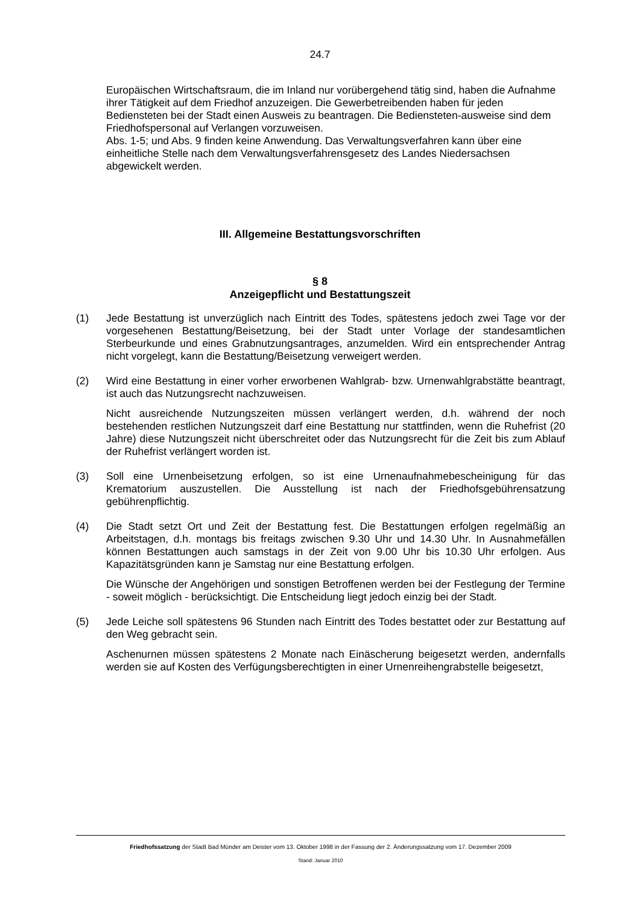24.7
Europäischen Wirtschaftsraum, die im Inland nur vorübergehend tätig sind, haben die Aufnahme ihrer Tätigkeit auf dem Friedhof anzuzeigen. Die Gewerbetreibenden haben für jeden Bediensteten bei der Stadt einen Ausweis zu beantragen. Die Bediensteten-ausweise sind dem Friedhofspersonal auf Verlangen vorzuweisen.
Abs. 1-5; und Abs. 9 finden keine Anwendung. Das Verwaltungsverfahren kann über eine einheitliche Stelle nach dem Verwaltungsverfahrensgesetz des Landes Niedersachsen abgewickelt werden.
III. Allgemeine Bestattungsvorschriften
§ 8
Anzeigepflicht und Bestattungszeit
(1) Jede Bestattung ist unverzüglich nach Eintritt des Todes, spätestens jedoch zwei Tage vor der vorgesehenen Bestattung/Beisetzung, bei der Stadt unter Vorlage der standesamtlichen Sterbeurkunde und eines Grabnutzungsantrages, anzumelden. Wird ein entsprechender Antrag nicht vorgelegt, kann die Bestattung/Beisetzung verweigert werden.
(2) Wird eine Bestattung in einer vorher erworbenen Wahlgrab- bzw. Urnenwahlgrabstätte beantragt, ist auch das Nutzungsrecht nachzuweisen.
Nicht ausreichende Nutzungszeiten müssen verlängert werden, d.h. während der noch bestehenden restlichen Nutzungszeit darf eine Bestattung nur stattfinden, wenn die Ruhefrist (20 Jahre) diese Nutzungszeit nicht überschreitet oder das Nutzungsrecht für die Zeit bis zum Ablauf der Ruhefrist verlängert worden ist.
(3) Soll eine Urnenbeisetzung erfolgen, so ist eine Urnenaufnahmebescheinigung für das Krematorium auszustellen. Die Ausstellung ist nach der Friedhofsgebührensatzung gebührenpflichtig.
(4) Die Stadt setzt Ort und Zeit der Bestattung fest. Die Bestattungen erfolgen regelmäßig an Arbeitstagen, d.h. montags bis freitags zwischen 9.30 Uhr und 14.30 Uhr. In Ausnahmefällen können Bestattungen auch samstags in der Zeit von 9.00 Uhr bis 10.30 Uhr erfolgen. Aus Kapazitätsgründen kann je Samstag nur eine Bestattung erfolgen.
Die Wünsche der Angehörigen und sonstigen Betroffenen werden bei der Festlegung der Termine - soweit möglich - berücksichtigt. Die Entscheidung liegt jedoch einzig bei der Stadt.
(5) Jede Leiche soll spätestens 96 Stunden nach Eintritt des Todes bestattet oder zur Bestattung auf den Weg gebracht sein.
Aschenurnen müssen spätestens 2 Monate nach Einäscherung beigesetzt werden, andernfalls werden sie auf Kosten des Verfügungsberechtigten in einer Urnenreihengrabstelle beigesetzt,
Friedhofssatzung der Stadt Bad Münder am Deister vom 13. Oktober 1998 in der Fassung der 2. Änderungssatzung vom 17. Dezember 2009
Stand: Januar 2010